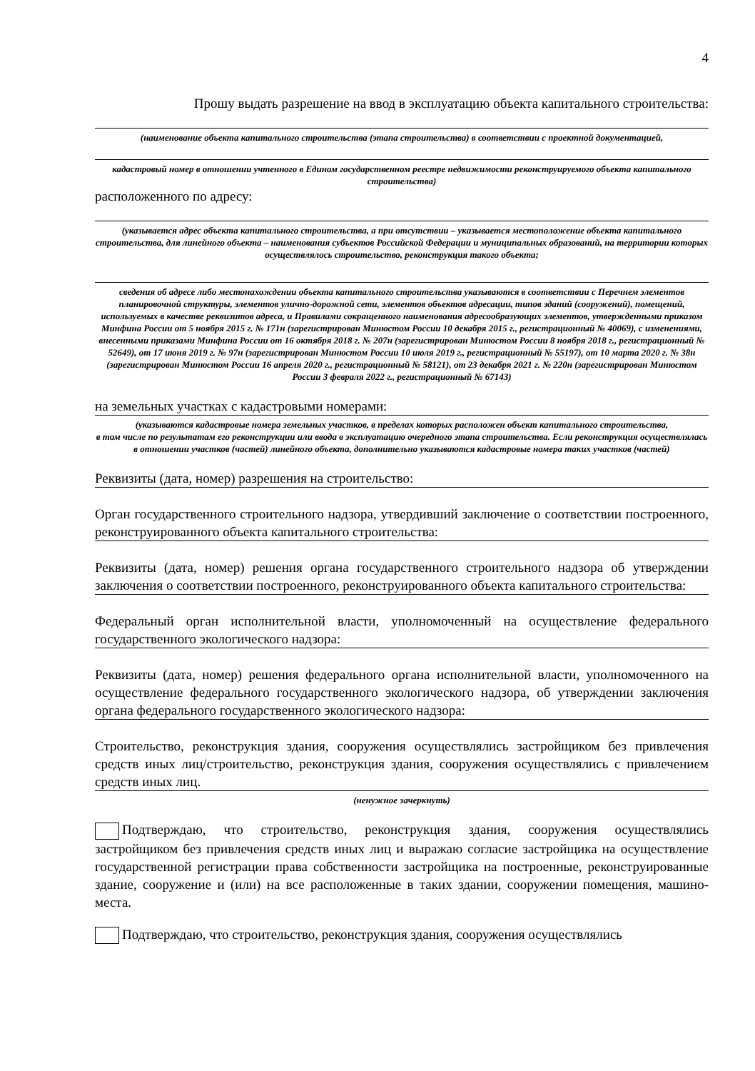4
Прошу выдать разрешение на ввод в эксплуатацию объекта капитального строительства:
(наименование объекта капитального строительства (этапа строительства) в соответствии с проектной документацией,
кадастровый номер в отношении учтенного в Едином государственном реестре недвижимости реконструируемого объекта капитального строительства)
расположенного по адресу:
(указывается адрес объекта капитального строительства, а при отсутствии – указывается местоположение объекта капитального строительства, для линейного объекта – наименования субъектов Российской Федерации и муниципальных образований, на территории которых осуществлялось строительство, реконструкция такого объекта;
сведения об адресе либо местонахождении объекта капитального строительства указываются в соответствии с Перечнем элементов планировочной структуры, элементов улично-дорожной сети, элементов объектов адресации, типов зданий (сооружений), помещений, используемых в качестве реквизитов адреса, и Правилами сокращенного наименования адресообразующих элементов, утвержденными приказом Минфина России от 5 ноября 2015 г. № 171н (зарегистрирован Минюстом России 10 декабря 2015 г., регистрационный № 40069), с изменениями, внесенными приказами Минфина России от 16 октября 2018 г. № 207н (зарегистрирован Минюстом России 8 ноября 2018 г., регистрационный № 52649), от 17 июня 2019 г. № 97н (зарегистрирован Минюстом России 10 июля 2019 г., регистрационный № 55197), от 10 марта 2020 г. № 38н (зарегистрирован Минюстом России 16 апреля 2020 г., регистрационный № 58121), от 23 декабря 2021 г. № 220н (зарегистрирован Минюстом России 3 февраля 2022 г., регистрационный № 67143)
на земельных участках с кадастровыми номерами:
(указываются кадастровые номера земельных участков, в пределах которых расположен объект капитального строительства,
в том числе по результатам его реконструкции или ввода в эксплуатацию очередного этапа строительства. Если реконструкция осуществлялась в отношении участков (частей) линейного объекта, дополнительно указываются кадастровые номера таких участков (частей)
Реквизиты (дата, номер) разрешения на строительство:
Орган государственного строительного надзора, утвердивший заключение о соответствии построенного, реконструированного объекта капитального строительства:
Реквизиты (дата, номер) решения органа государственного строительного надзора об утверждении заключения о соответствии построенного, реконструированного объекта капитального строительства:
Федеральный орган исполнительной власти, уполномоченный на осуществление федерального государственного экологического надзора:
Реквизиты (дата, номер) решения федерального органа исполнительной власти, уполномоченного на осуществление федерального государственного экологического надзора, об утверждении заключения органа федерального государственного экологического надзора:
Строительство, реконструкция здания, сооружения осуществлялись застройщиком без привлечения средств иных лиц/строительство, реконструкция здания, сооружения осуществлялись с привлечением средств иных лиц.
(ненужное зачеркнуть)
Подтверждаю, что строительство, реконструкция здания, сооружения осуществлялись застройщиком без привлечения средств иных лиц и выражаю согласие застройщика на осуществление государственной регистрации права собственности застройщика на построенные, реконструированные здание, сооружение и (или) на все расположенные в таких здании, сооружении помещения, машино-места.
Подтверждаю, что строительство, реконструкция здания, сооружения осуществлялись